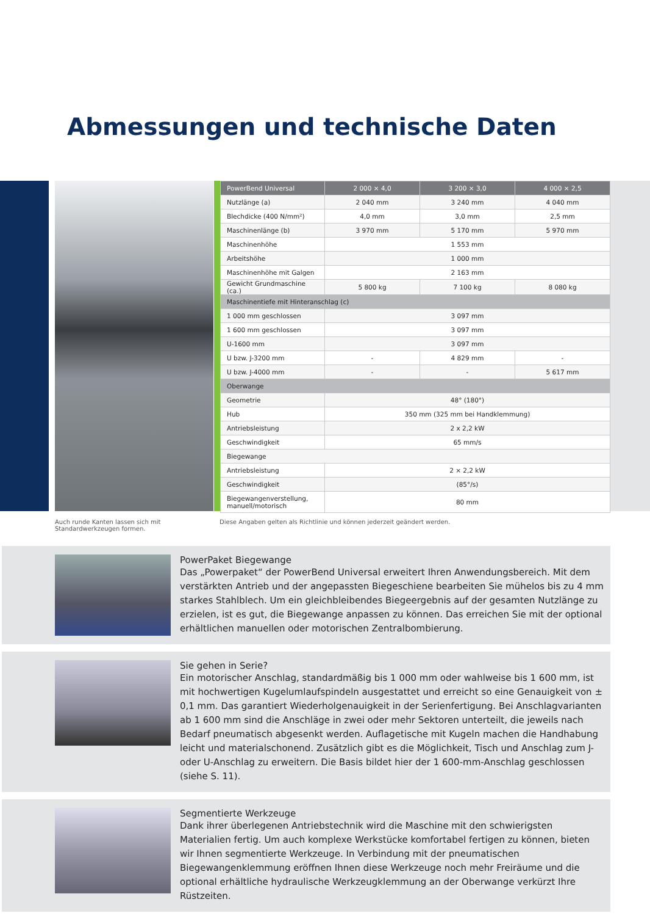Abmessungen und technische Daten
| PowerBend Universal | 2 000 × 4,0 | 3 200 × 3,0 | 4 000 × 2,5 |
| --- | --- | --- | --- |
| Nutzlänge (a) | 2 040 mm | 3 240 mm | 4 040 mm |
| Blechdicke (400 N/mm²) | 4,0 mm | 3,0 mm | 2,5 mm |
| Maschinenlänge (b) | 3 970 mm | 5 170 mm | 5 970 mm |
| Maschinenhöhe | 1 553 mm | | |
| Arbeitshöhe | 1 000 mm | | |
| Maschinenhöhe mit Galgen | 2 163 mm | | |
| Gewicht Grundmaschine (ca.) | 5 800 kg | 7 100 kg | 8 080 kg |
| Maschinentiefe mit Hinteranschlag (c) | | | |
| 1 000 mm geschlossen | 3 097 mm | | |
| 1 600 mm geschlossen | 3 097 mm | | |
| U-1600 mm | 3 097 mm | | |
| U bzw. J-3200 mm | - | 4 829 mm | - |
| U bzw. J-4000 mm | - | - | 5 617 mm |
| Oberwange | | | |
| Geometrie | 48° (180°) | | |
| Hub | 350 mm (325 mm bei Handklemmung) | | |
| Antriebsleistung | 2 x 2,2 kW | | |
| Geschwindigkeit | 65 mm/s | | |
| Biegewange | | | |
| Antriebsleistung | 2 × 2,2 kW | | |
| Geschwindigkeit | (85°/s) | | |
| Biegewangenverstellung, manuell/motorisch | 80 mm | | |
Auch runde Kanten lassen sich mit
Standardwerkzeugen formen.
Diese Angaben gelten als Richtlinie und können jederzeit geändert werden.
PowerPaket Biegewange
Das „Powerpaket“ der PowerBend Universal erweitert Ihren Anwendungsbereich. Mit dem verstärkten Antrieb und der angepassten Biegeschiene bearbeiten Sie mühelos bis zu 4 mm starkes Stahlblech. Um ein gleichbleibendes Biegeergebnis auf der gesamten Nutzlänge zu erzielen, ist es gut, die Biegewange anpassen zu können. Das erreichen Sie mit der optional erhältlichen manuellen oder motorischen Zentralbombierung.
Sie gehen in Serie?
Ein motorischer Anschlag, standardmäßig bis 1 000 mm oder wahlweise bis 1 600 mm, ist mit hochwertigen Kugelumlaufspindeln ausgestattet und erreicht so eine Genauigkeit von ± 0,1 mm. Das garantiert Wiederholgenauigkeit in der Serienfertigung. Bei Anschlagvarianten ab 1 600 mm sind die Anschläge in zwei oder mehr Sektoren unterteilt, die jeweils nach Bedarf pneumatisch abgesenkt werden. Auflagetische mit Kugeln machen die Handhabung leicht und materialschonend. Zusätzlich gibt es die Möglichkeit, Tisch und Anschlag zum J- oder U-Anschlag zu erweitern. Die Basis bildet hier der 1 600-mm-Anschlag geschlossen (siehe S. 11).
Segmentierte Werkzeuge
Dank ihrer überlegenen Antriebstechnik wird die Maschine mit den schwierigsten Materialien fertig. Um auch komplexe Werkstücke komfortabel fertigen zu können, bieten wir Ihnen segmentierte Werkzeuge. In Verbindung mit der pneumatischen Biegewangenklemmung eröffnen Ihnen diese Werkzeuge noch mehr Freiräume und die optional erhältliche hydraulische Werkzeugklemmung an der Oberwange verkürzt Ihre Rüstzeiten.